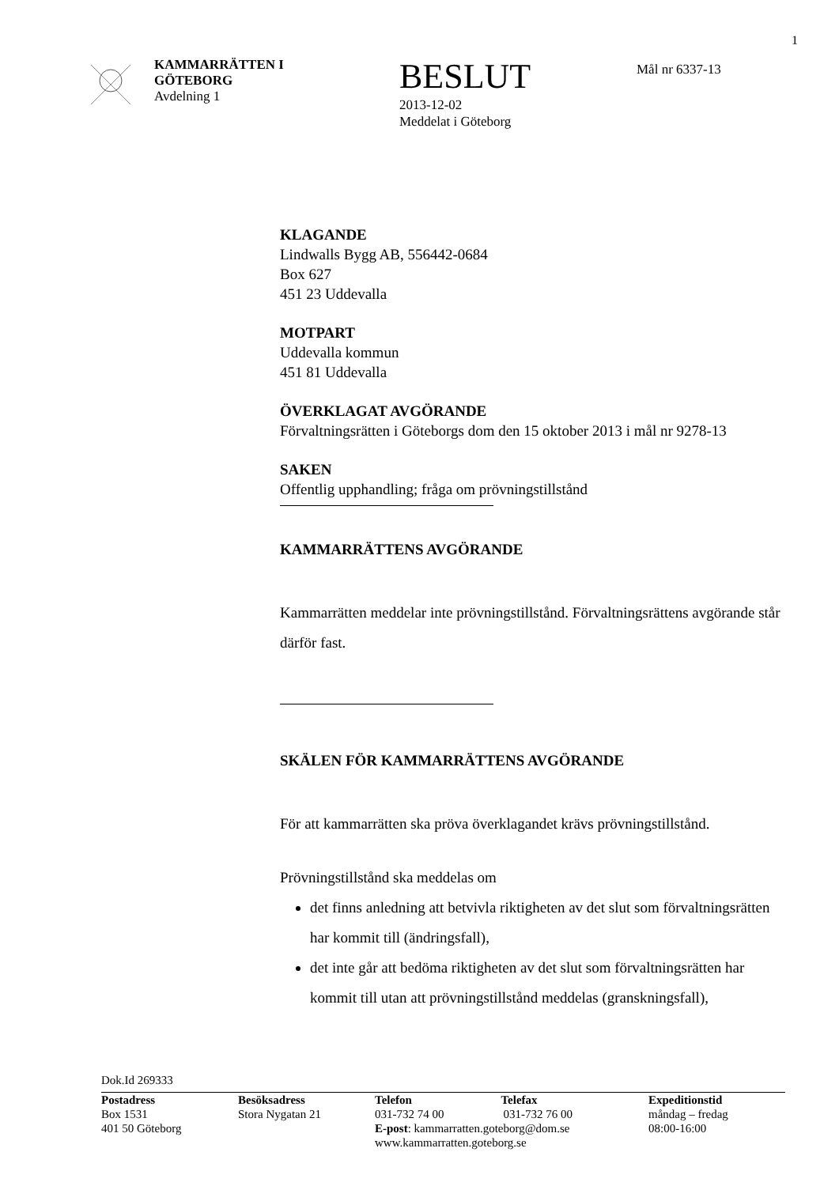1
KAMMARRÄTTEN I
GÖTEBORG
Avdelning 1
BESLUT
2013-12-02
Meddelat i Göteborg
Mål nr 6337-13
KLAGANDE
Lindwalls Bygg AB, 556442-0684
Box 627
451 23 Uddevalla
MOTPART
Uddevalla kommun
451 81 Uddevalla
ÖVERKLAGAT AVGÖRANDE
Förvaltningsrätten i Göteborgs dom den 15 oktober 2013 i mål nr 9278-13
SAKEN
Offentlig upphandling; fråga om prövningstillstånd
KAMMARRÄTTENS AVGÖRANDE
Kammarrätten meddelar inte prövningstillstånd. Förvaltningsrättens avgörande står därför fast.
SKÄLEN FÖR KAMMARRÄTTENS AVGÖRANDE
För att kammarrätten ska pröva överklagandet krävs prövningstillstånd.
Prövningstillstånd ska meddelas om
det finns anledning att betvivla riktigheten av det slut som förvaltningsrätten har kommit till (ändringsfall),
det inte går att bedöma riktigheten av det slut som förvaltningsrätten har kommit till utan att prövningstillstånd meddelas (granskningsfall),
Dok.Id 269333
Postadress
Box 1531
401 50 Göteborg
Besöksadress
Stora Nygatan 21
Telefon Telefax
031-732 74 00 031-732 76 00
E-post: kammarratten.goteborg@dom.se
www.kammarratten.goteborg.se
Expeditionstid
måndag – fredag
08:00-16:00